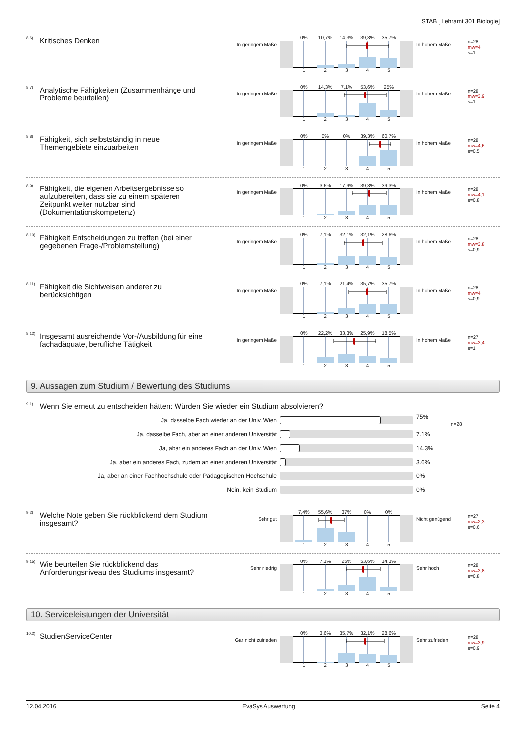STAB [ Lehramt 301 Biologie]
8.6)
Kritisches Denken
In geringem Maße
0% 10,7% 14,3% 39,3% 35,7%
12345
In hohem Maße
n=28
mw=4
s=1
8.7)
Analytische Fähigkeiten (Zusammenhänge und Probleme beurteilen)
In geringem Maße
0% 14,3% 7,1% 53,6% 25%
12345
In hohem Maße
n=28
mw=3,9
s=1
8.8)
Fähigkeit, sich selbstständig in neue Themengebiete einzuarbeiten
In geringem Maße
0% 0% 0% 39,3% 60,7%
12345
In hohem Maße
n=28
mw=4,6
s=0,5
8.9)
Fähigkeit, die eigenen Arbeitsergebnisse so aufzubereiten, dass sie zu einem späteren Zeitpunkt weiter nutzbar sind (Dokumentationskompetenz)
In geringem Maße
0% 3,6% 17,9% 39,3% 39,3%
12345
In hohem Maße
n=28
mw=4,1
s=0,8
8.10)
Fähigkeit Entscheidungen zu treffen (bei einer gegebenen Frage-/Problemstellung)
In geringem Maße
0% 7,1% 32,1% 32,1% 28,6%
12345
In hohem Maße
n=28
mw=3,8
s=0,9
8.11)
Fähigkeit die Sichtweisen anderer zu berücksichtigen
In geringem Maße
0% 7,1% 21,4% 35,7% 35,7%
12345
In hohem Maße
n=28
mw=4
s=0,9
8.12)
Insgesamt ausreichende Vor-/Ausbildung für eine fachadäquate, berufliche Tätigkeit
In geringem Maße
0% 22,2% 33,3% 25,9% 18,5%
12345
In hohem Maße
n=27
mw=3,4
s=1
9. Aussagen zum Studium / Bewertung des Studiums
9.1) Wenn Sie erneut zu entscheiden hätten: Würden Sie wieder ein Studium absolvieren?
Ja, dasselbe Fach wieder an der Univ. Wien
75% n=28
Ja, dasselbe Fach, aber an einer anderen Universität
7.1%
Ja, aber ein anderes Fach an der Univ. Wien
14.3%
Ja, aber ein anderes Fach, zudem an einer anderen Universität
3.6%
Ja, aber an einer Fachhochschule oder Pädagogischen Hochschule
0%
Nein, kein Studium
0%
9.2)
Welche Note geben Sie rückblickend dem Studium insgesamt?
Sehr gut
7,4% 55,6% 37% 0% 0%
12345
Nicht genügend
n=27
mw=2,3
s=0,6
9.15)
Wie beurteilen Sie rückblickend das Anforderungsniveau des Studiums insgesamt?
Sehr niedrig
0% 7,1% 25% 53,6% 14,3%
12345
Sehr hoch
n=28
mw=3,8
s=0,8
10. Serviceleistungen der Universität
10.2)
StudienServiceCenter
Gar nicht zufrieden
0% 3,6% 35,7% 32,1% 28,6%
12345
Sehr zufrieden
n=28
mw=3,9
s=0,9
12.04.2016 EvaSys Auswertung Seite 4